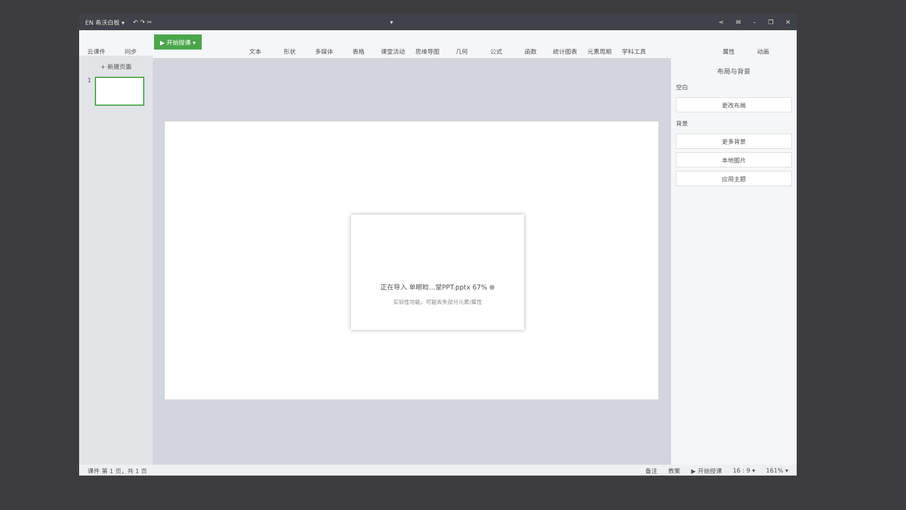EN 希沃白板 ▾ ↶ ↷ ✂ ▾ ⋖ ✉ – ❐ ✕
云课件
同步
▶ 开始授课 ▾
文本
形状
多媒体
表格
课堂活动
思维导图
几何
公式
函数
统计图表
元素周期
学科工具
属性
动画
+ 新建页面
1
正在导入 单眼睑...堂PPT.pptx 67% ⊗
实验性功能，可能丢失部分元素/属性
布局与背景
空白
更改布局
背景
更多背景
本地图片
应用主题
课件 第 1 页，共 1 页 备注 教案 ▶ 开始授课 16 : 9 ▾ 161% ▾